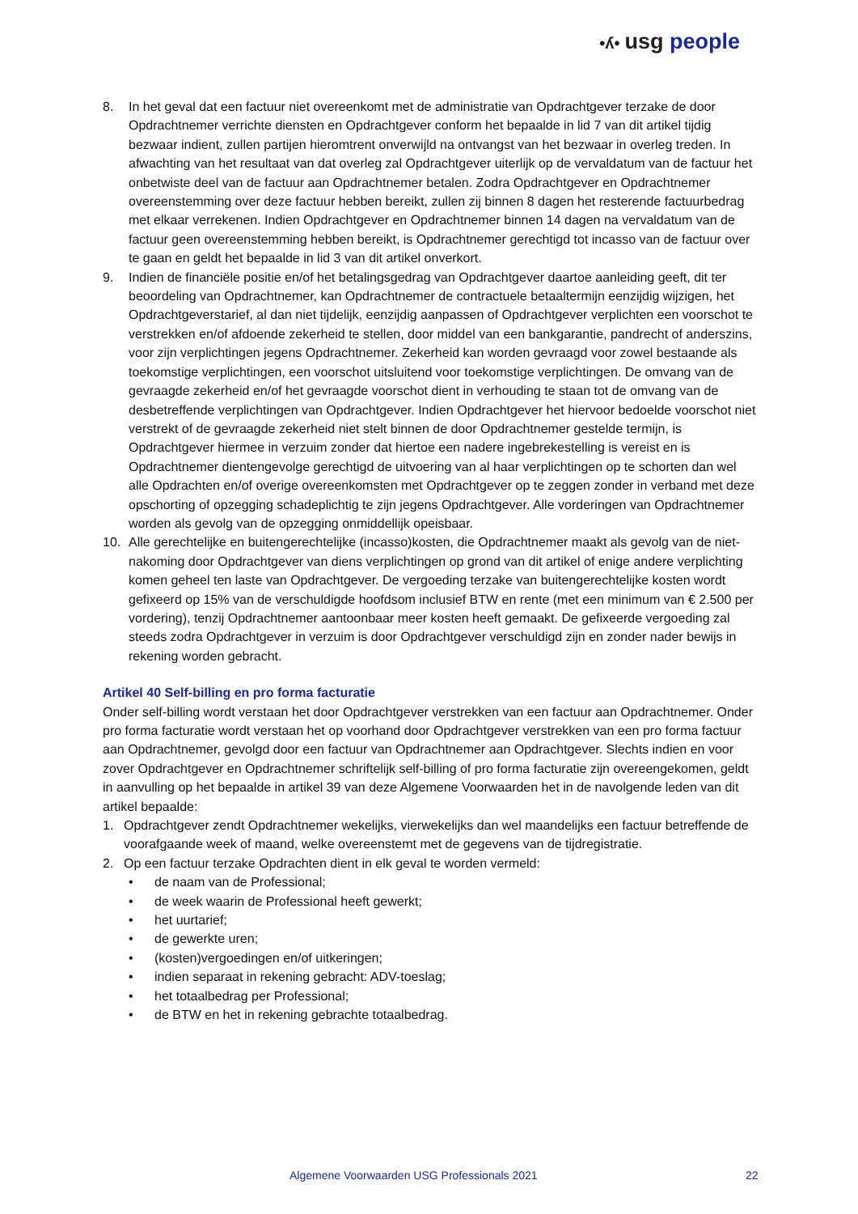•ʎ• usg people
8. In het geval dat een factuur niet overeenkomt met de administratie van Opdrachtgever terzake de door Opdrachtnemer verrichte diensten en Opdrachtgever conform het bepaalde in lid 7 van dit artikel tijdig bezwaar indient, zullen partijen hieromtrent onverwijld na ontvangst van het bezwaar in overleg treden. In afwachting van het resultaat van dat overleg zal Opdrachtgever uiterlijk op de vervaldatum van de factuur het onbetwiste deel van de factuur aan Opdrachtnemer betalen. Zodra Opdrachtgever en Opdrachtnemer overeenstemming over deze factuur hebben bereikt, zullen zij binnen 8 dagen het resterende factuurbedrag met elkaar verrekenen. Indien Opdrachtgever en Opdrachtnemer binnen 14 dagen na vervaldatum van de factuur geen overeenstemming hebben bereikt, is Opdrachtnemer gerechtigd tot incasso van de factuur over te gaan en geldt het bepaalde in lid 3 van dit artikel onverkort.
9. Indien de financiële positie en/of het betalingsgedrag van Opdrachtgever daartoe aanleiding geeft, dit ter beoordeling van Opdrachtnemer, kan Opdrachtnemer de contractuele betaaltermijn eenzijdig wijzigen, het Opdrachtgeverstarief, al dan niet tijdelijk, eenzijdig aanpassen of Opdrachtgever verplichten een voorschot te verstrekken en/of afdoende zekerheid te stellen, door middel van een bankgarantie, pandrecht of anderszins, voor zijn verplichtingen jegens Opdrachtnemer. Zekerheid kan worden gevraagd voor zowel bestaande als toekomstige verplichtingen, een voorschot uitsluitend voor toekomstige verplichtingen. De omvang van de gevraagde zekerheid en/of het gevraagde voorschot dient in verhouding te staan tot de omvang van de desbetreffende verplichtingen van Opdrachtgever. Indien Opdrachtgever het hiervoor bedoelde voorschot niet verstrekt of de gevraagde zekerheid niet stelt binnen de door Opdrachtnemer gestelde termijn, is Opdrachtgever hiermee in verzuim zonder dat hiertoe een nadere ingebrekestelling is vereist en is Opdrachtnemer dientengevolge gerechtigd de uitvoering van al haar verplichtingen op te schorten dan wel alle Opdrachten en/of overige overeenkomsten met Opdrachtgever op te zeggen zonder in verband met deze opschorting of opzegging schadeplichtig te zijn jegens Opdrachtgever. Alle vorderingen van Opdrachtnemer worden als gevolg van de opzegging onmiddellijk opeisbaar.
10. Alle gerechtelijke en buitengerechtelijke (incasso)kosten, die Opdrachtnemer maakt als gevolg van de niet-nakoming door Opdrachtgever van diens verplichtingen op grond van dit artikel of enige andere verplichting komen geheel ten laste van Opdrachtgever. De vergoeding terzake van buitengerechtelijke kosten wordt gefixeerd op 15% van de verschuldigde hoofdsom inclusief BTW en rente (met een minimum van € 2.500 per vordering), tenzij Opdrachtnemer aantoonbaar meer kosten heeft gemaakt. De gefixeerde vergoeding zal steeds zodra Opdrachtgever in verzuim is door Opdrachtgever verschuldigd zijn en zonder nader bewijs in rekening worden gebracht.
Artikel 40 Self-billing en pro forma facturatie
Onder self-billing wordt verstaan het door Opdrachtgever verstrekken van een factuur aan Opdrachtnemer. Onder pro forma facturatie wordt verstaan het op voorhand door Opdrachtgever verstrekken van een pro forma factuur aan Opdrachtnemer, gevolgd door een factuur van Opdrachtnemer aan Opdrachtgever. Slechts indien en voor zover Opdrachtgever en Opdrachtnemer schriftelijk self-billing of pro forma facturatie zijn overeengekomen, geldt in aanvulling op het bepaalde in artikel 39 van deze Algemene Voorwaarden het in de navolgende leden van dit artikel bepaalde:
1. Opdrachtgever zendt Opdrachtnemer wekelijks, vierwekelijks dan wel maandelijks een factuur betreffende de voorafgaande week of maand, welke overeenstemt met de gegevens van de tijdregistratie.
2. Op een factuur terzake Opdrachten dient in elk geval te worden vermeld:
• de naam van de Professional;
• de week waarin de Professional heeft gewerkt;
• het uurtarief;
• de gewerkte uren;
• (kosten)vergoedingen en/of uitkeringen;
• indien separaat in rekening gebracht: ADV-toeslag;
• het totaalbedrag per Professional;
• de BTW en het in rekening gebrachte totaalbedrag.
Algemene Voorwaarden USG Professionals 2021 22